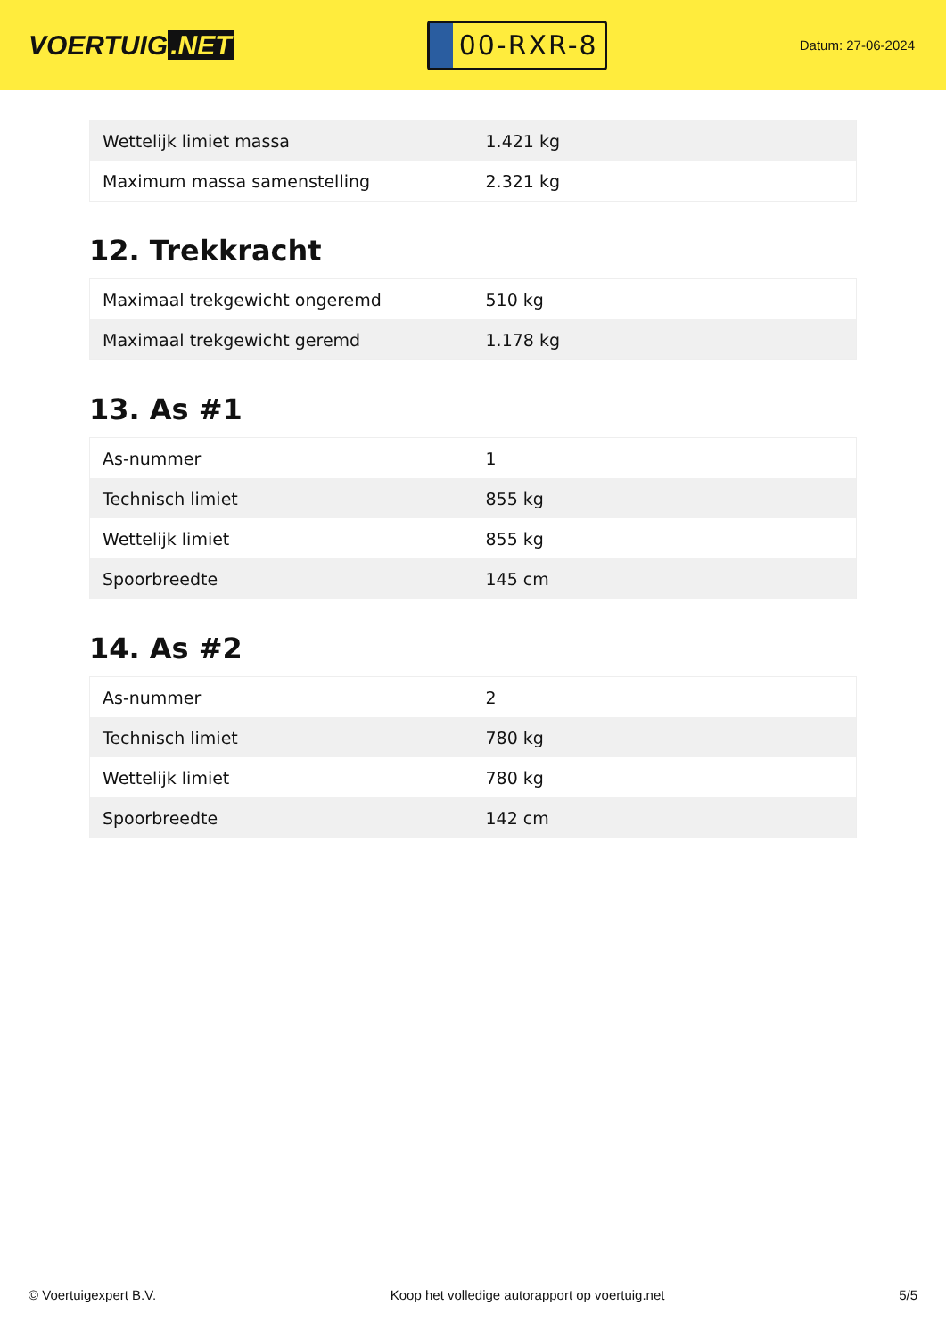VOERTUIG.NET
00-RXR-8
Datum: 27-06-2024
| Wettelijk limiet massa | 1.421 kg |
| Maximum massa samenstelling | 2.321 kg |
12. Trekkracht
| Maximaal trekgewicht ongeremd | 510 kg |
| Maximaal trekgewicht geremd | 1.178 kg |
13. As #1
| As-nummer | 1 |
| Technisch limiet | 855 kg |
| Wettelijk limiet | 855 kg |
| Spoorbreedte | 145 cm |
14. As #2
| As-nummer | 2 |
| Technisch limiet | 780 kg |
| Wettelijk limiet | 780 kg |
| Spoorbreedte | 142 cm |
© Voertuigexpert B.V. Koop het volledige autorapport op voertuig.net 5/5